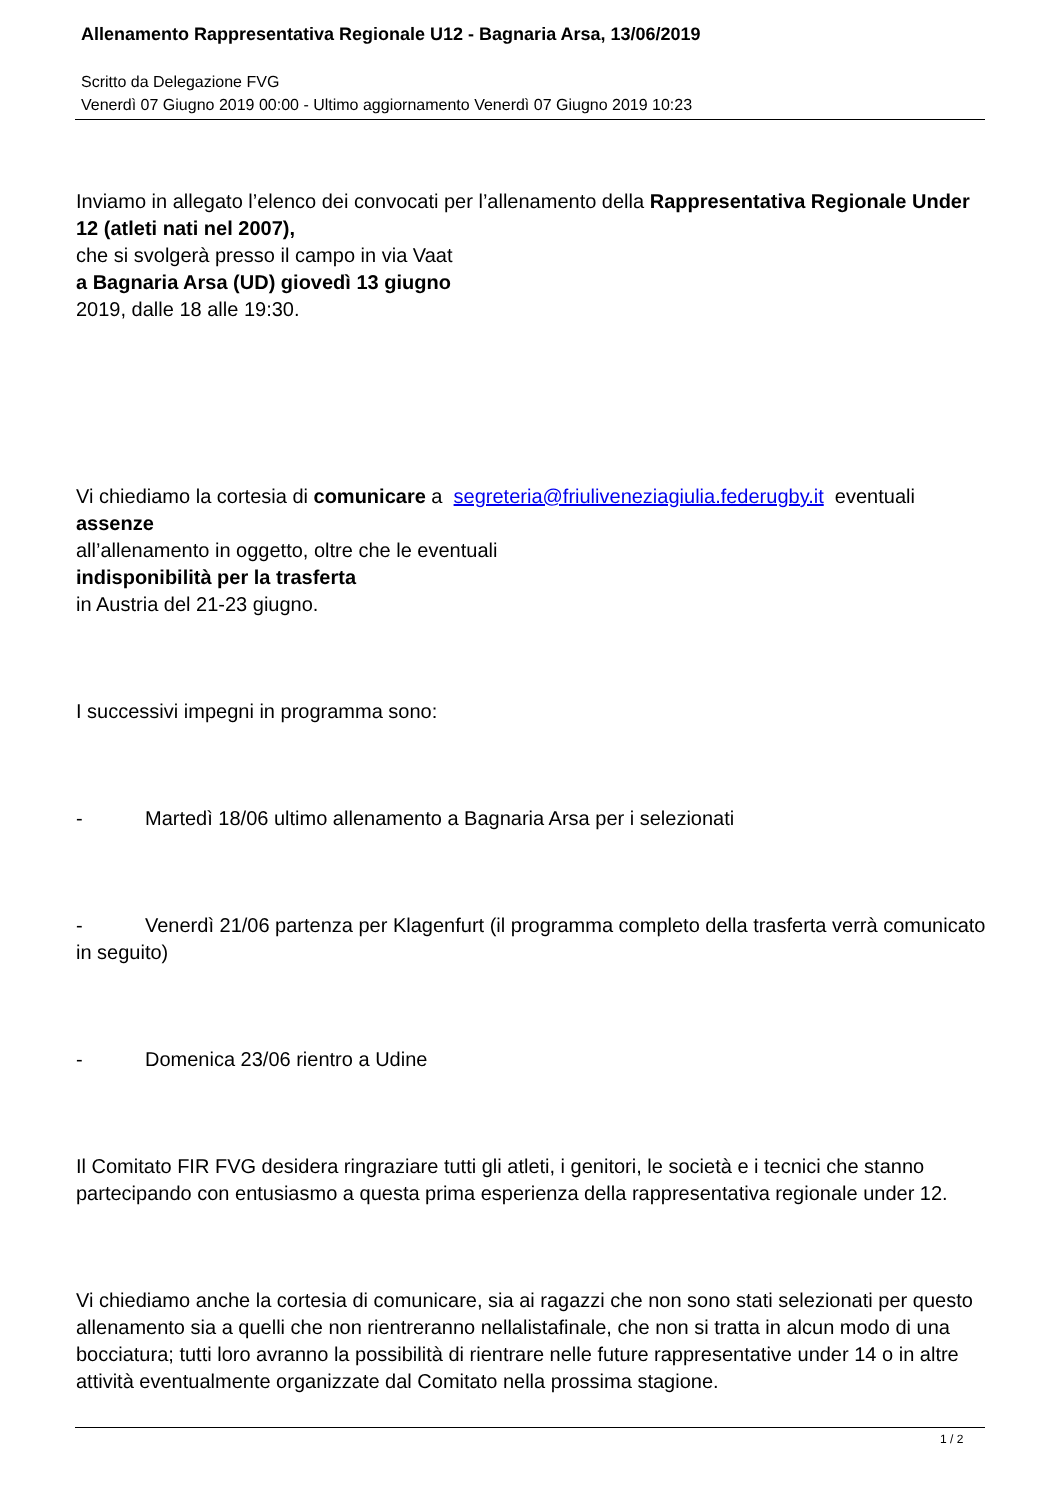Allenamento Rappresentativa Regionale U12 - Bagnaria Arsa, 13/06/2019
Scritto da Delegazione FVG
Venerdì 07 Giugno 2019 00:00 - Ultimo aggiornamento Venerdì 07 Giugno 2019 10:23
Inviamo in allegato l’elenco dei convocati per l’allenamento della Rappresentativa Regionale Under 12 (atleti nati nel 2007),
che si svolgerà presso il campo in via Vaat
a Bagnaria Arsa (UD) giovedì 13 giugno
2019, dalle 18 alle 19:30.
Vi chiediamo la cortesia di comunicare a segreteria@friuliveneziagiulia.federugby.it eventuali
assenze
all’allenamento in oggetto, oltre che le eventuali
indisponibilità per la trasferta
in Austria del 21-23 giugno.
I successivi impegni in programma sono:
- Martedì 18/06 ultimo allenamento a Bagnaria Arsa per i selezionati
- Venerdì 21/06 partenza per Klagenfurt (il programma completo della trasferta verrà comunicato in seguito)
- Domenica 23/06 rientro a Udine
Il Comitato FIR FVG desidera ringraziare tutti gli atleti, i genitori, le società e i tecnici che stanno partecipando con entusiasmo a questa prima esperienza della rappresentativa regionale under 12.
Vi chiediamo anche la cortesia di comunicare, sia ai ragazzi che non sono stati selezionati per questo allenamento sia a quelli che non rientreranno nellalistafinale, che non si tratta in alcun modo di una bocciatura; tutti loro avranno la possibilità di rientrare nelle future rappresentative under 14 o in altre attività eventualmente organizzate dal Comitato nella prossima stagione.
1 / 2